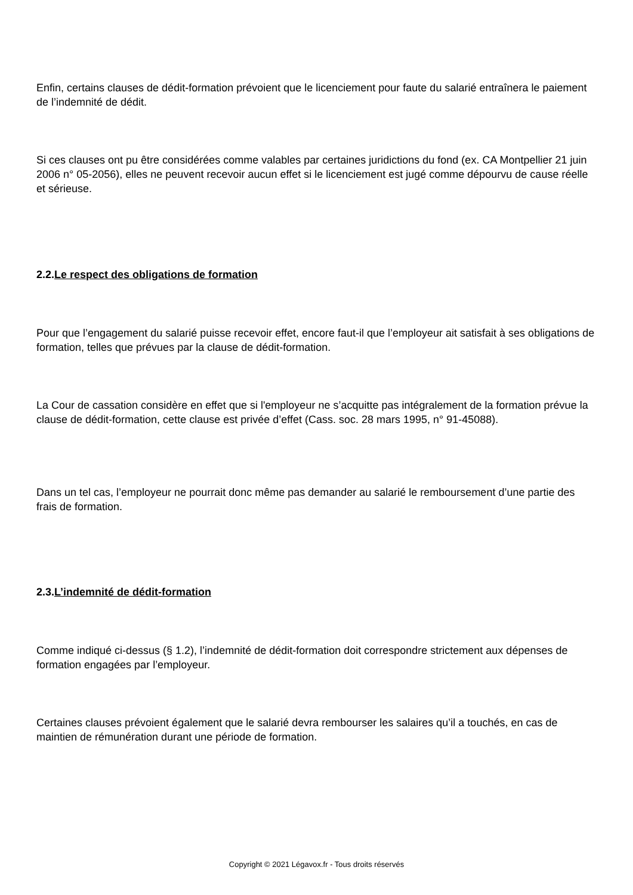Enfin, certains clauses de dédit-formation prévoient que le licenciement pour faute du salarié entraînera le paiement de l’indemnité de dédit.
Si ces clauses ont pu être considérées comme valables par certaines juridictions du fond (ex. CA Montpellier 21 juin 2006 n° 05-2056), elles ne peuvent recevoir aucun effet si le licenciement est jugé comme dépourvu de cause réelle et sérieuse.
2.2.Le respect des obligations de formation
Pour que l’engagement du salarié puisse recevoir effet, encore faut-il que l’employeur ait satisfait à ses obligations de formation, telles que prévues par la clause de dédit-formation.
La Cour de cassation considère en effet que si l'employeur ne s’acquitte pas intégralement de la formation prévue la clause de dédit-formation, cette clause est privée d’effet (Cass. soc. 28 mars 1995, n° 91-45088).
Dans un tel cas, l’employeur ne pourrait donc même pas demander au salarié le remboursement d’une partie des frais de formation.
2.3.L’indemnité de dédit-formation
Comme indiqué ci-dessus (§ 1.2), l’indemnité de dédit-formation doit correspondre strictement aux dépenses de formation engagées par l’employeur.
Certaines clauses prévoient également que le salarié devra rembourser les salaires qu’il a touchés, en cas de maintien de rémunération durant une période de formation.
Copyright © 2021 Légavox.fr - Tous droits réservés